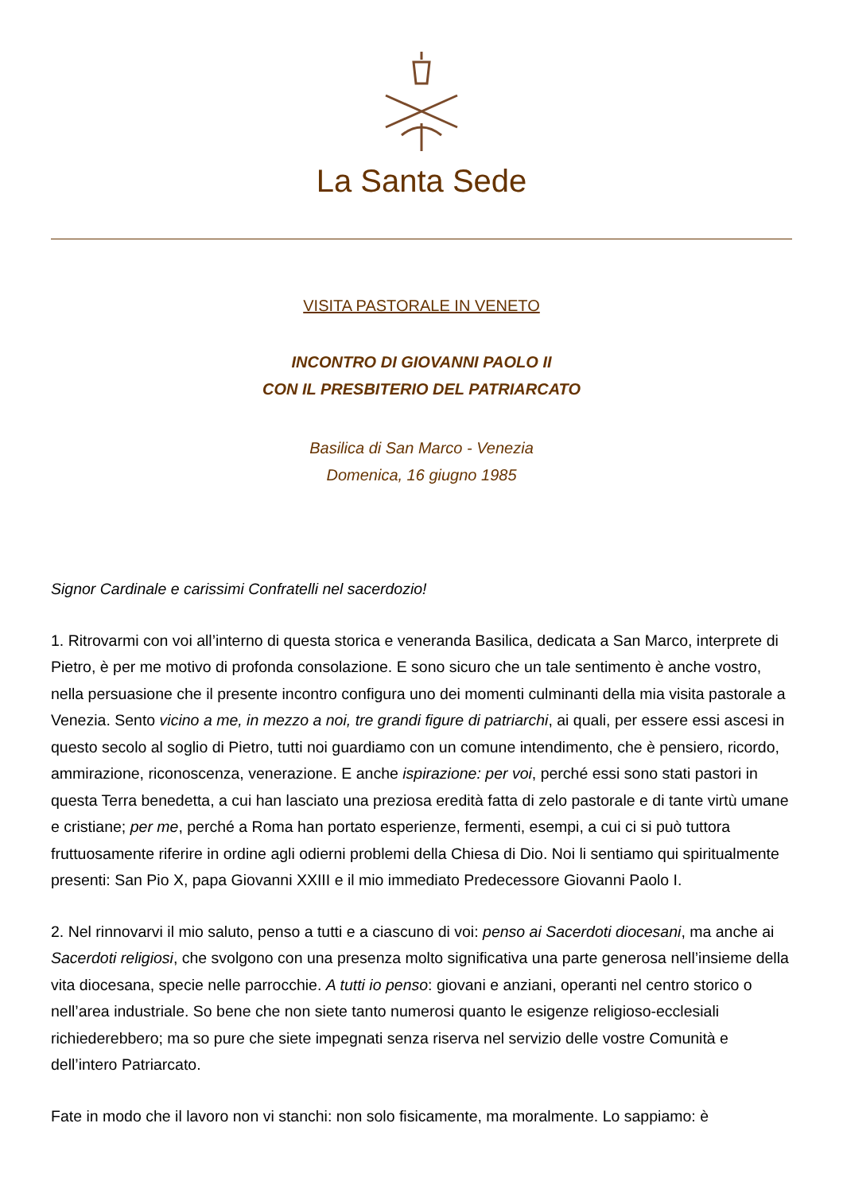La Santa Sede
VISITA PASTORALE IN VENETO
INCONTRO DI GIOVANNI PAOLO II
CON IL PRESBITERIO DEL PATRIARCATO
Basilica di San Marco - Venezia
Domenica, 16 giugno 1985
Signor Cardinale e carissimi Confratelli nel sacerdozio!
1. Ritrovarmi con voi all’interno di questa storica e veneranda Basilica, dedicata a San Marco, interprete di Pietro, è per me motivo di profonda consolazione. E sono sicuro che un tale sentimento è anche vostro, nella persuasione che il presente incontro configura uno dei momenti culminanti della mia visita pastorale a Venezia. Sento vicino a me, in mezzo a noi, tre grandi figure di patriarchi, ai quali, per essere essi ascesi in questo secolo al soglio di Pietro, tutti noi guardiamo con un comune intendimento, che è pensiero, ricordo, ammirazione, riconoscenza, venerazione. E anche ispirazione: per voi, perché essi sono stati pastori in questa Terra benedetta, a cui han lasciato una preziosa eredità fatta di zelo pastorale e di tante virtù umane e cristiane; per me, perché a Roma han portato esperienze, fermenti, esempi, a cui ci si può tuttora fruttuosamente riferire in ordine agli odierni problemi della Chiesa di Dio. Noi li sentiamo qui spiritualmente presenti: San Pio X, papa Giovanni XXIII e il mio immediato Predecessore Giovanni Paolo I.
2. Nel rinnovarvi il mio saluto, penso a tutti e a ciascuno di voi: penso ai Sacerdoti diocesani, ma anche ai Sacerdoti religiosi, che svolgono con una presenza molto significativa una parte generosa nell’insieme della vita diocesana, specie nelle parrocchie. A tutti io penso: giovani e anziani, operanti nel centro storico o nell’area industriale. So bene che non siete tanto numerosi quanto le esigenze religioso-ecclesiali richiederebbero; ma so pure che siete impegnati senza riserva nel servizio delle vostre Comunità e dell’intero Patriarcato.
Fate in modo che il lavoro non vi stanchi: non solo fisicamente, ma moralmente. Lo sappiamo: è